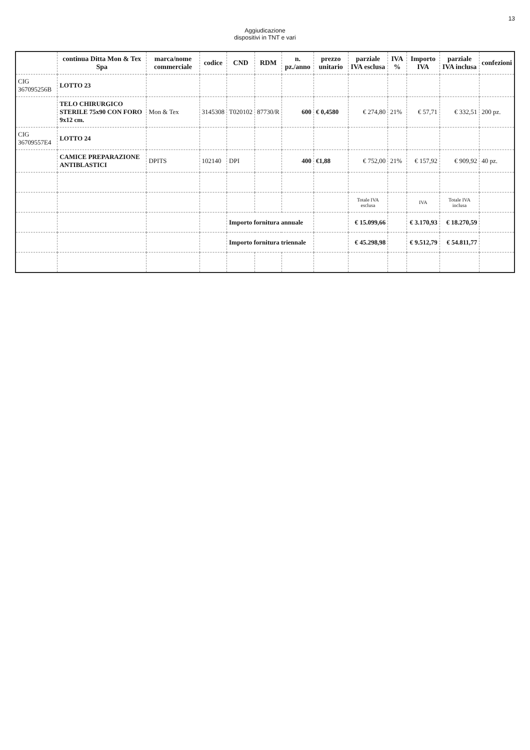13
Aggiudicazione
dispositivi in TNT e vari
| | continua Ditta Mon & Tex Spa | marca/nome commerciale | codice | CND | RDM | n. pz./anno | prezzo unitario | parziale IVA esclusa | IVA % | Importo IVA | parziale IVA inclusa | confezioni |
| --- | --- | --- | --- | --- | --- | --- | --- | --- | --- | --- | --- | --- |
| CIG 367095256B | LOTTO 23 | | | | | | | | | | | |
| | TELO CHIRURGICO STERILE 75x90 CON FORO 9x12 cm. | Mon & Tex | 3145308 | T020102 | 87730/R | 600 | € 0,4580 | € 274,80 | 21% | € 57,71 | € 332,51 | 200 pz. |
| CIG 36709557E4 | LOTTO 24 | | | | | | | | | | | |
| | CAMICE PREPARAZIONE ANTIBLASTICI | DPITS | 102140 | DPI | | 400 | €1,88 | € 752,00 | 21% | € 157,92 | € 909,92 | 40 pz. |
| | | | | | | | | Totale IVA esclusa | | IVA | Totale IVA inclusa | |
| | | | | Importo fornitura annuale | | | | € 15.099,66 | | € 3.170,93 | € 18.270,59 | |
| | | | | Importo fornitura triennale | | | | € 45.298,98 | | € 9.512,79 | € 54.811,77 | |